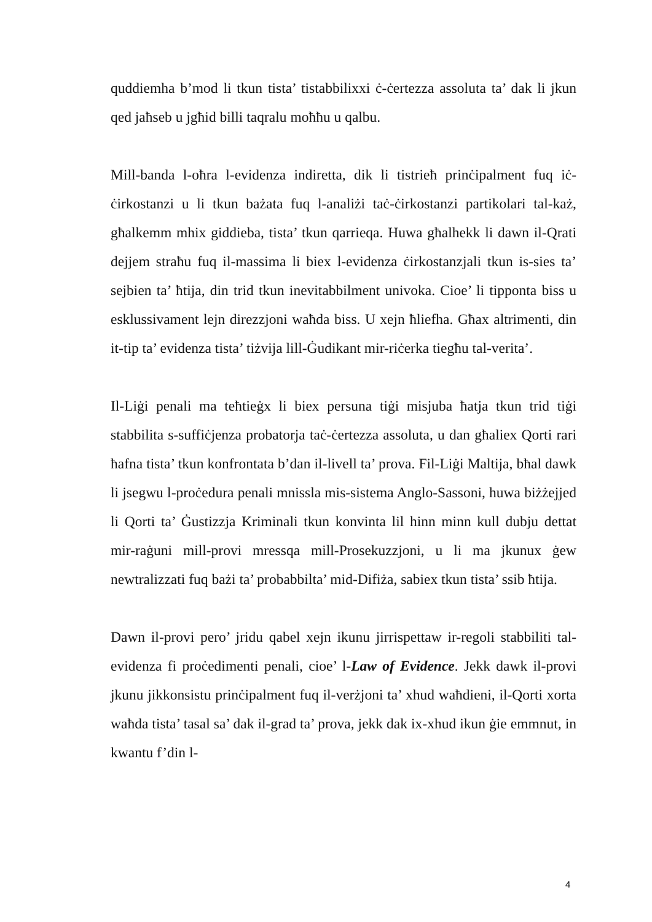quddiemha b’mod li tkun tista’ tistabbilixxi ċ-ċertezza assoluta ta’ dak li jkun qed jaħseb u jgħid billi taqralu moħħu u qalbu.
Mill-banda l-oħra l-evidenza indiretta, dik li tistrieħ prinċipalment fuq iċ-ċirkostanzi u li tkun bażata fuq l-analiżi taċ-ċirkostanzi partikolari tal-każ, għalkemm mhix giddieba, tista’ tkun qarrieqa. Huwa għalhekk li dawn il-Qrati dejjem straħu fuq il-massima li biex l-evidenza ċirkostanzjali tkun is-sies ta’ sejbien ta’ ħtija, din trid tkun inevitabbilment univoka. Cioe’ li tipponta biss u esklussivament lejn direzzjoni waħda biss. U xejn ħliefha. Għax altrimenti, din it-tip ta’ evidenza tista’ tiżvija lill-Ġudikant mir-riċerka tiegħu tal-verita’.
Il-Liġi penali ma teħtieġx li biex persuna tiġi misjuba ħatja tkun trid tiġi stabbilita s-suffiċjenza probatorja taċ-ċertezza assoluta, u dan għaliex Qorti rari ħafna tista’ tkun konfrontata b’dan il-livell ta’ prova. Fil-Liġi Maltija, bħal dawk li jsegwu l-proċedura penali mnissla mis-sistema Anglo-Sassoni, huwa biżżejjed li Qorti ta’ Ġustizzja Kriminali tkun konvinta lil hinn minn kull dubju dettat mir-raġuni mill-provi mressqa mill-Prosekuzzjoni, u li ma jkunux ġew newtralizzati fuq bażi ta’ probabbilta’ mid-Difiża, sabiex tkun tista’ ssib ħtija.
Dawn il-provi pero’ jridu qabel xejn ikunu jirrispettaw ir-regoli stabbiliti tal-evidenza fi proċedimenti penali, cioe’ l-Law of Evidence. Jekk dawk il-provi jkunu jikkonsistu prinċipalment fuq il-verżjoni ta’ xhud waħdieni, il-Qorti xorta waħda tista’ tasal sa’ dak il-grad ta’ prova, jekk dak ix-xhud ikun ġie emmnut, in kwantu f’din l-
4